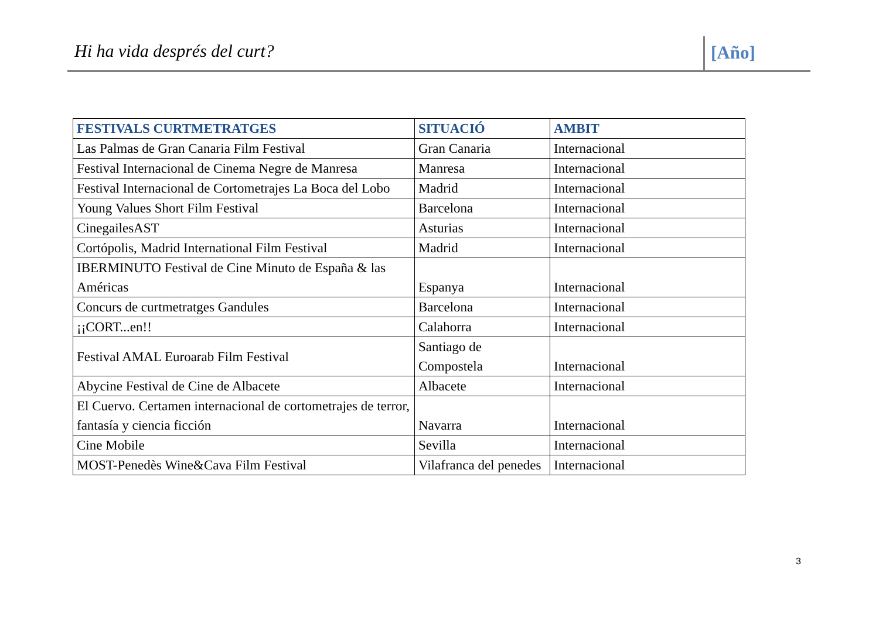Hi ha vida després del curt? [Año]
| FESTIVALS CURTMETRATGES | SITUACIÓ | AMBIT |
| --- | --- | --- |
| Las Palmas de Gran Canaria Film Festival | Gran Canaria | Internacional |
| Festival Internacional de Cinema Negre de Manresa | Manresa | Internacional |
| Festival Internacional de Cortometrajes La Boca del Lobo | Madrid | Internacional |
| Young Values Short Film Festival | Barcelona | Internacional |
| CinegailesAST | Asturias | Internacional |
| Cortópolis, Madrid International Film Festival | Madrid | Internacional |
| IBERMINUTO Festival de Cine Minuto de España & las Américas | Espanya | Internacional |
| Concurs de curtmetratges Gandules | Barcelona | Internacional |
| ¡¡CORT...en!! | Calahorra | Internacional |
| Festival AMAL Euroarab Film Festival | Santiago de Compostela | Internacional |
| Abycine Festival de Cine de Albacete | Albacete | Internacional |
| El Cuervo. Certamen internacional de cortometrajes de terror, fantasía y ciencia ficción | Navarra | Internacional |
| Cine Mobile | Sevilla | Internacional |
| MOST-Penedès Wine&Cava Film Festival | Vilafranca del penedes | Internacional |
3